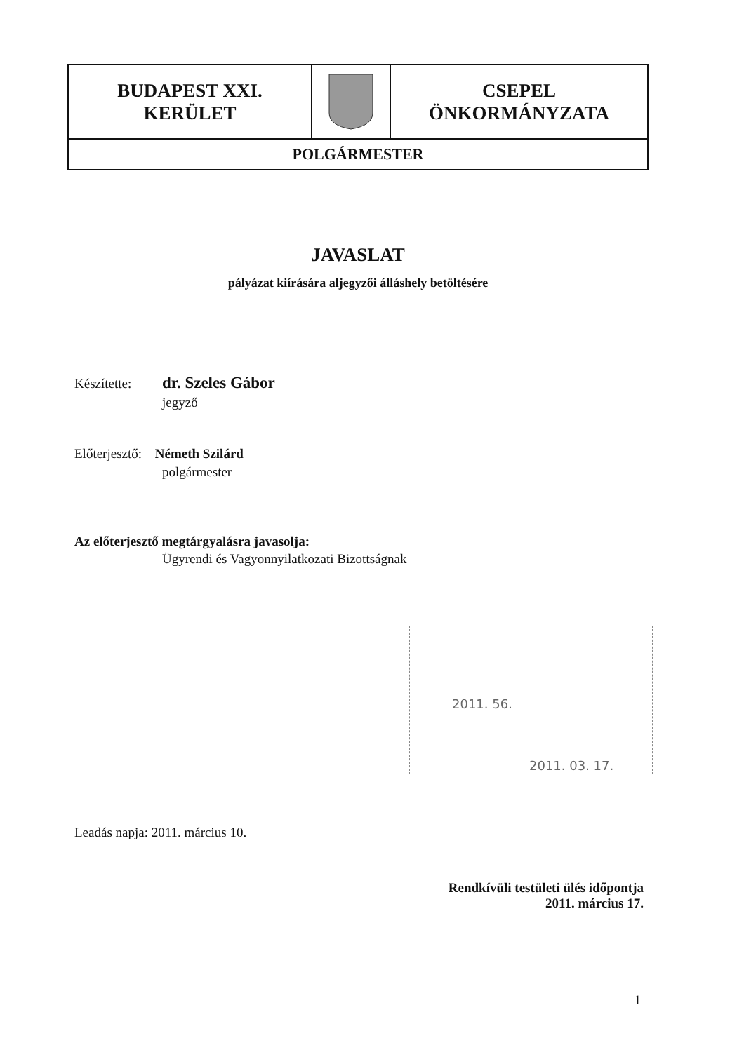BUDAPEST XXI.
KERÜLET
CSEPEL
ÖNKORMÁNYZATA
POLGÁRMESTER
JAVASLAT
pályázat kiírására aljegyzői álláshely betöltésére
Készítette: dr. Szeles Gábor
jegyző
Előterjesztő: Németh Szilárd
polgármester
Az előterjesztő megtárgyalásra javasolja:
Ügyrendi és Vagyonnyilatkozati Bizottságnak
2011. 56.
2011. 03. 17.
Leadás napja: 2011. március 10.
Rendkívüli testületi ülés időpontja
2011. március 17.
1